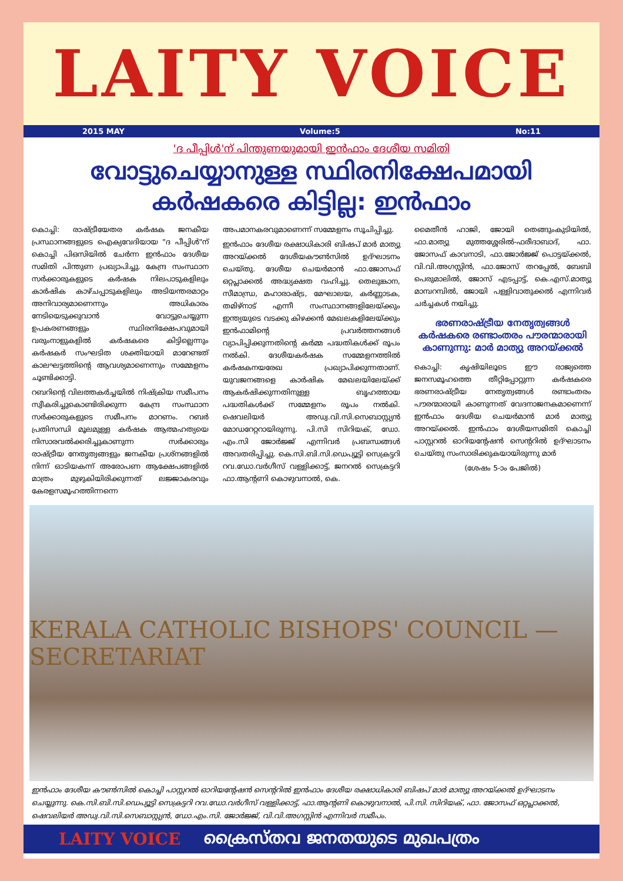LAITY VOICE
2015 MAY Volume:5 No:11
'ദ പീപ്പിള്‍'ന് പിന്തുണയുമായി ഇന്‍ഫാം ദേശീയ സമിതി
വോട്ടുചെയ്യാനുള്ള സ്ഥിരനിക്ഷേപമായി കര്‍ഷകരെ കിട്ടില്ല: ഇന്‍ഫാം
കൊച്ചി: രാഷ്ട്രീയേതര കര്‍ഷക ജനകീയ പ്രസ്ഥാനങ്ങളുടെ ഐക്യവേദിയായ "ദ പീപ്പിള്‍"ന് കൊച്ചി പിഒസിയില്‍ ചേര്‍ന്ന ഇന്‍ഫാം ദേശീയ സമിതി പിന്തുണ പ്രഖ്യാപിച്ചു. കേന്ദ്ര സംസ്ഥാന സര്‍ക്കാരുകളുടെ കര്‍ഷക നിലപാടുകളിലും കാര്‍ഷിക കാഴ്ചപ്പാടുകളിലും അടിയന്തരമാറ്റം അനിവാര്യമാണെന്നും അധികാരം നേടിയെടുക്കുവാന്‍ വോട്ടുചെയ്യുന്ന ഉപകരണങ്ങളും സ്ഥിരനിക്ഷേപവുമായി വരുംനാളുകളില്‍ കര്‍ഷകരെ കിട്ടില്ലെന്നും കര്‍ഷകര്‍ സംഘടിത ശക്തിയായി മാറേണ്ടത് കാലഘട്ടത്തിന്റെ ആവശ്യമാണെന്നും സമ്മേളനം ചൂണ്ടിക്കാട്ടി.
റബറിന്റെ വിലത്തകര്‍ച്ചയില്‍ നിഷ്ക്രിയ സമീപനം സ്വീകരിച്ചുകൊണ്ടിരിക്കുന്ന കേന്ദ്ര സംസ്ഥാന സര്‍ക്കാരുകളുടെ സമീപനം മാറണം. റബര്‍ പ്രതിസന്ധി മൂലമുള്ള കര്‍ഷക ആത്മഹത്യയെ നിസാരവല്‍ക്കരിച്ചുകാണുന്ന സര്‍ക്കാരും രാഷ്ട്രീയ നേതൃത്വങ്ങളും ജനകീയ പ്രശ്നങ്ങളില്‍ നിന്ന് ഓടിയകന്ന് അരോപണ ആക്ഷേപങ്ങളില്‍ മാത്രം മുഴുകിയിരിക്കുന്നത് ലജ്ജാകരവും കേരളസമൂഹത്തിന്നന്നെ
അപമാനകരവുമാണെന്ന് സമ്മേളനം സൂചിപ്പിച്ചു.
ഇന്‍ഫാം ദേശീയ രക്ഷാധികാരി ബിഷപ് മാര്‍ മാത്യു അറയ്ക്കല്‍ ദേശീയകൗണ്‍സില്‍ ഉദ്ഘാടനം ചെയ്തു. ദേശീയ ചെയര്‍മാന്‍ ഫാ.ജോസഫ് ഒറ്റപ്ലാക്കല്‍ അദ്ധ്യക്ഷത വഹിച്ചു. തെലുങ്കാന, സീമാന്ധ്ര, മഹാരാഷ്ട്ര, മേഘാലയ, കര്‍ണ്ണാടക, തമിഴ്നാട് എന്നീ സംസ്ഥാനങ്ങളിലേയ്ക്കും ഇന്ത്യയുടെ വടക്കു കിഴക്കന്‍ മേഖലകളിലേയ്ക്കും ഇന്‍ഫാമിന്റെ പ്രവര്‍ത്തനങ്ങള്‍ വ്യാപിപ്പിക്കുന്നതിന്റെ കര്‍മ്മ പദ്ധതികള്‍ക്ക് രൂപം നല്‍കി. ദേശീയകര്‍ഷക സമ്മേളനത്തില്‍ കര്‍ഷകനയരേഖ പ്രഖ്യാപിക്കുന്നതാണ്. യുവജനങ്ങളെ കാര്‍ഷിക മേഖലയിലേയ്ക്ക് ആകര്‍ഷിക്കുന്നതിനുള്ള ബൃഹത്തായ പദ്ധതികള്‍ക്ക് സമ്മേളനം രൂപം നല്‍കി. ഷെവലിയര്‍ അഡ്വ.വി.സി.സെബാസ്റ്റ്യന്‍ മോഡറേറ്ററായിരുന്നു. പി.സി സിറിയക്, ഡോ. എം.സി ജോര്‍ജ്ജ് എന്നിവര്‍ പ്രബന്ധങ്ങള്‍ അവതരിപ്പിച്ചു. കെ.സി.ബി.സി.ഡെപ്യൂട്ടി സെക്രട്ടറി റവ.ഡോ.വര്‍ഗീസ് വള്ളിക്കാട്ട്, ജനറല്‍ സെക്രട്ടറി ഫാ.ആന്റണി കൊഴുവനാല്‍, കെ.
മൈതീന്‍ ഹാജി, ജോയി തെങ്ങുംകുടിയില്‍, ഫാ.മാത്യു മുത്തശ്ശേരില്‍-ഫരീദാബാദ്, ഫാ. ജോസഫ് കാവനാടി, ഫാ.ജോര്‍ജ്ജ് പൊട്ടയ്ക്കല്‍, വി.വി.അഗസ്റ്റിന്‍, ഫാ.ജോസ് തറപ്പേല്‍, ബേബി പെരുമാലില്‍, ജോസ് എടപ്പാട്ട്, കെ.എസ്.മാത്യു മാമ്പറമ്പില്‍, ജോയി പള്ളിവാതുക്കല്‍ എന്നിവര്‍ ചര്‍ച്ചകള്‍ നയിച്ചു.
ഭരണരാഷ്ട്രീയ നേതൃത്വങ്ങള്‍ കര്‍ഷകരെ രണ്ടാംതരം പൗരന്മാരായി കാണുന്നു: മാര്‍ മാത്യു അറയ്ക്കല്‍
കൊച്ചി: കൃഷിയിലൂടെ ഈ രാജ്യത്തെ ജനസമൂഹത്തെ തീറ്റിപ്പോറ്റുന്ന കര്‍ഷകരെ ഭരണരാഷ്ട്രീയ നേതൃത്വങ്ങള്‍ രണ്ടാംതരം പൗരന്മാരായി കാണുന്നത് വേദനാജനകമാണെന്ന് ഇന്‍ഫാം ദേശീയ ചെയര്‍മാന്‍ മാര്‍ മാത്യു അറയ്ക്കല്‍. ഇന്‍ഫാം ദേശീയസമിതി കൊച്ചി പാസ്റ്ററല്‍ ഓറിയന്റേഷന്‍ സെന്ററില്‍ ഉദ്ഘാടനം ചെയ്തു സംസാരിക്കുകയായിരുന്നു മാര്‍
(ശേഷം 5-ാം പേജില്‍)
KERALA CATHOLIC BISHOPS' COUNCIL — SECRETARIAT
ഇന്‍ഫാം ദേശീയ കൗണ്‍സില്‍ കൊച്ചി പാസ്റ്ററല്‍ ഓറിയന്റേഷന്‍ സെന്ററില്‍ ഇന്‍ഫാം ദേശീയ രക്ഷാധികാരി ബിഷപ് മാര്‍ മാത്യു അറയ്ക്കല്‍ ഉദ്ഘാടനം ചെയ്യുന്നു. കെ.സി.ബി.സി.ഡെപ്യൂട്ടി സെക്രട്ടറി റവ.ഡോ.വര്‍ഗീസ് വള്ളിക്കാട്ട്, ഫാ.ആന്റണി കൊഴുവനാല്‍, പി.സി. സിറിയക്, ഫാ. ജോസഫ് ഒറ്റപ്ലാക്കല്‍, ഷെവലിയര്‍ അഡ്വ.വി.സി.സെബാസ്റ്റ്യന്‍, ഡോ.എം.സി. ജോര്‍ജ്ജ്, വി.വി.അഗസ്റ്റിന്‍ എന്നിവര്‍ സമീപം.
LAITY VOICE ക്രൈസ്തവ ജനതയുടെ മുഖപത്രം